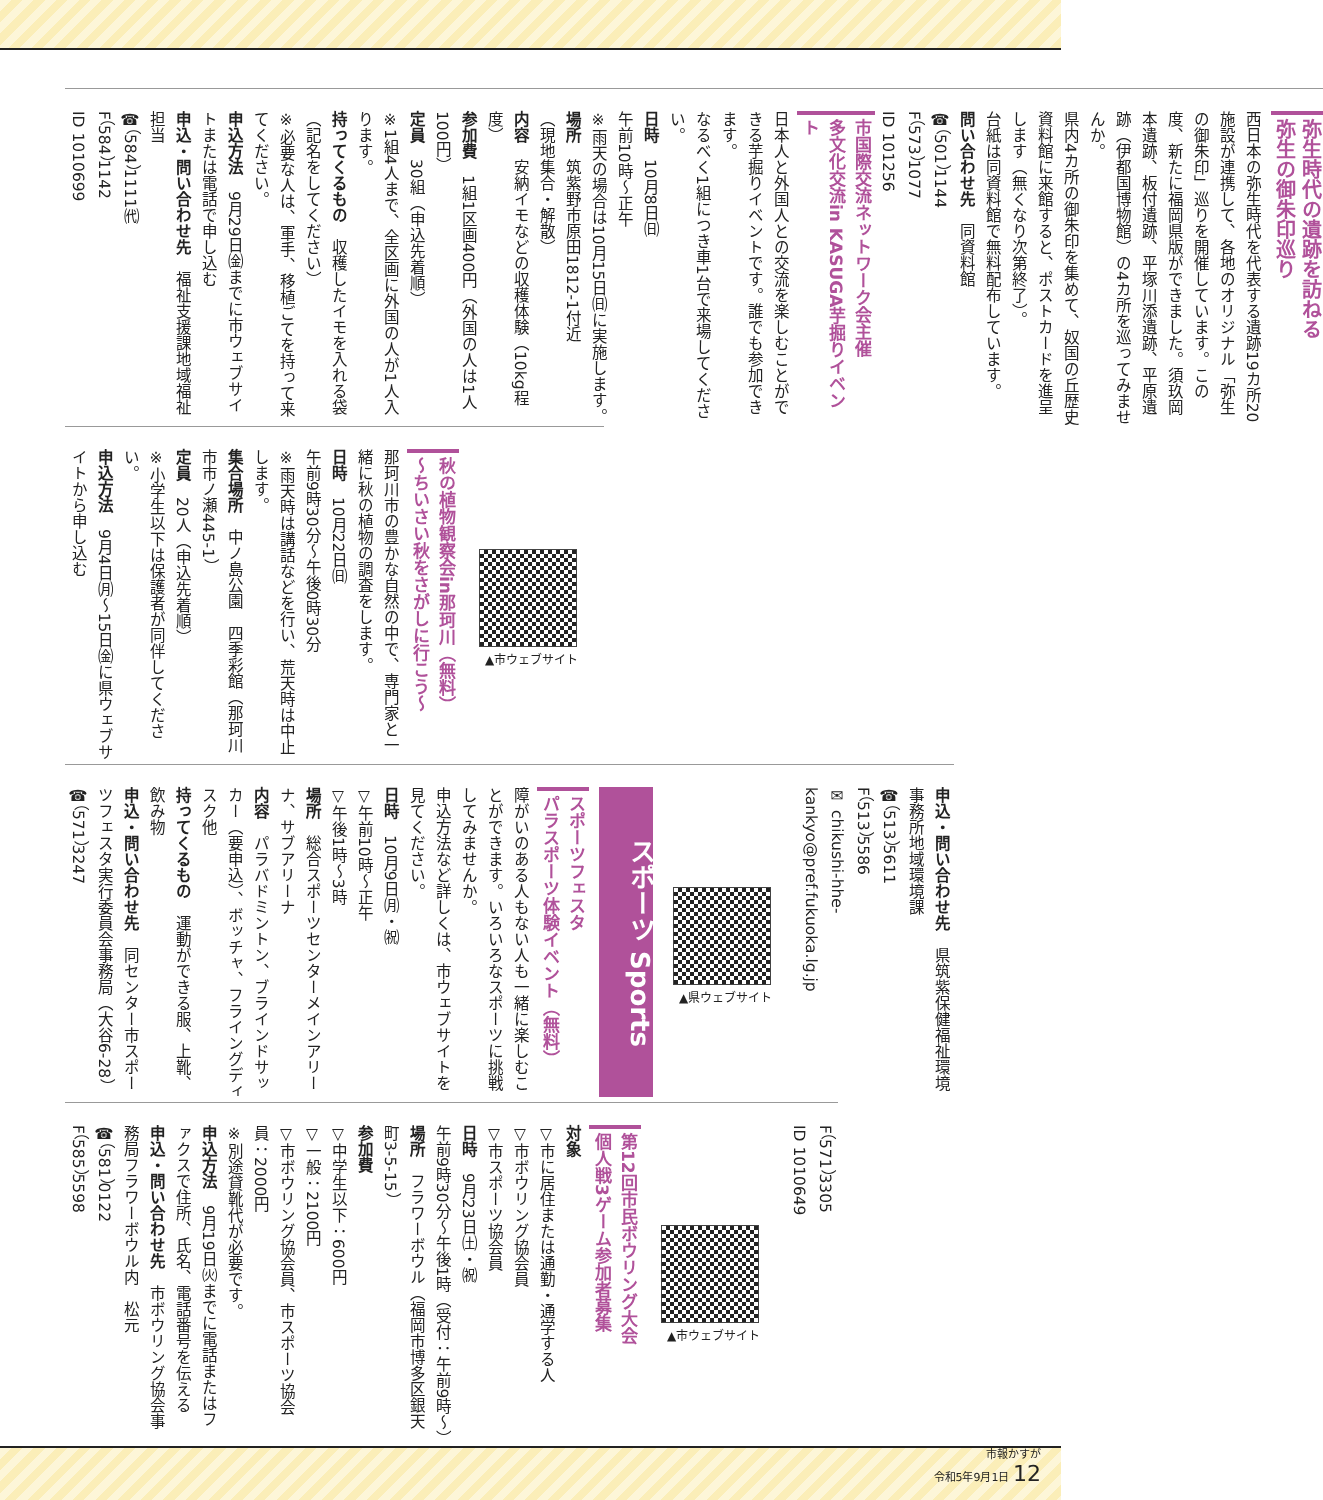弥生時代の遺跡を訪ねる
弥生の御朱印巡り
西日本の弥生時代を代表する遺跡19カ所20施設が連携して、各地のオリジナル「弥生の御朱印」巡りを開催しています。この度、新たに福岡県版ができました。須玖岡本遺跡、板付遺跡、平塚川添遺跡、平原遺跡（伊都国博物館）の4カ所を巡ってみませんか。
県内4カ所の御朱印を集めて、奴国の丘歴史資料館に来館すると、ポストカードを進呈します（無くなり次第終了）。
台紙は同資料館で無料配布しています。
問い合わせ先　同資料館
☎（501）1144
F（573）1077
ID 101256
市国際交流ネットワーク会主催
多文化交流in KASUGA芋掘りイベント
日本人と外国人との交流を楽しむことができる芋掘りイベントです。誰でも参加できます。
なるべく1組につき車1台で来場してください。
日時　10月8日㈰
午前10時〜正午
※雨天の場合は10月15日㈰に実施します。
場所　筑紫野市原田1812-1付近
（現地集合・解散）
内容　安納イモなどの収穫体験（10kg程度）
参加費　1組1区画400円（外国の人は1人100円）
定員　30組（申込先着順）
※1組4人まで、全区画に外国の人が1人入ります。
持ってくるもの　収穫したイモを入れる袋（記名をしてください）
※必要な人は、軍手、移植ごてを持って来てください。
申込方法　9月29日㈮までに市ウェブサイトまたは電話で申し込む
申込・問い合わせ先　福祉支援課地域福祉担当
☎（584）1111㈹
F（584）1142
ID 1010699
▲市ウェブサイト
秋の植物観察会in那珂川（無料）
〜ちいさい秋をさがしに行こう〜
那珂川市の豊かな自然の中で、専門家と一緒に秋の植物の調査をします。
日時　10月22日㈰
午前9時30分〜午後0時30分
※雨天時は講話などを行い、荒天時は中止します。
集合場所　中ノ島公園　四季彩館（那珂川市市ノ瀬445-1）
定員　20人（申込先着順）
※小学生以下は保護者が同伴してください。
申込方法　9月4日㈪〜15日㈮に県ウェブサイトから申し込む
申込・問い合わせ先　県筑紫保健福祉環境事務所地域環境課
☎（513）5611
F（513）5586
✉ chikushi-hhe-kankyo@pref.fukuoka.lg.jp
▲県ウェブサイト
スポーツ Sports
スポーツフェスタ
パラスポーツ体験イベント（無料）
障がいのある人もない人も一緒に楽しむことができます。いろいろなスポーツに挑戦してみませんか。
申込方法など詳しくは、市ウェブサイトを見てください。
日時　10月9日㈪・㈷
▽午前10時〜正午
▽午後1時〜3時
場所　総合スポーツセンターメインアリーナ、サブアリーナ
内容　パラバドミントン、ブラインドサッカー（要申込）、ボッチャ、フライングディスク他
持ってくるもの　運動ができる服、上靴、飲み物
申込・問い合わせ先　同センター市スポーツフェスタ実行委員会事務局（大谷6-28）
☎（571）3247
F（571）3305
ID 1010649
▲市ウェブサイト
第12回市民ボウリング大会
個人戦3ゲーム参加者募集
対象
▽市に居住または通勤・通学する人
▽市ボウリング協会員
▽市スポーツ協会員
日時　9月23日㈯・㈷
午前9時30分〜午後1時（受付：午前9時〜）
場所　フラワーボウル（福岡市博多区銀天町3-5-15）
参加費
▽中学生以下：600円
▽一般：2100円
▽市ボウリング協会員、市スポーツ協会員：2000円
※別途貸靴代が必要です。
申込方法　9月19日㈫までに電話またはファクスで住所、氏名、電話番号を伝える
申込・問い合わせ先　市ボウリング協会事務局フラワーボウル内　松元
☎（581）0122
F（585）5598
市報かすが
令和5年9月1日 12